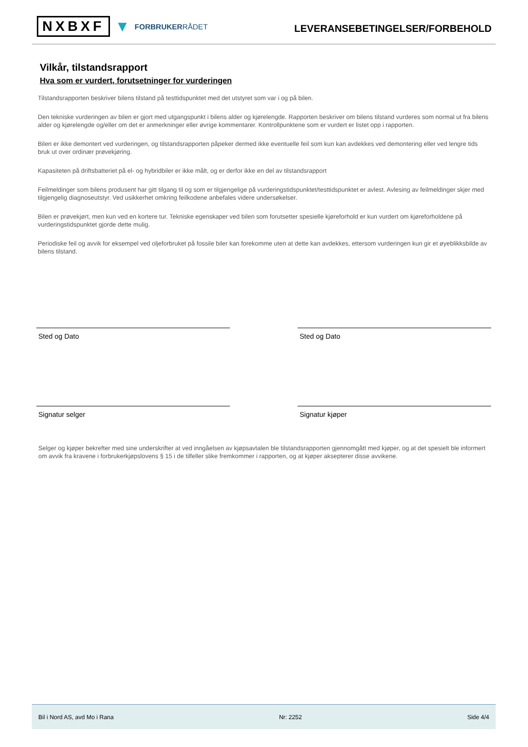NXBXF ▼ FORBRUKERRÅDET
LEVERANSEBETINGELSER/FORBEHOLD
Vilkår, tilstandsrapport
Hva som er vurdert, forutsetninger for vurderingen
Tilstandsrapporten beskriver bilens tilstand på testtidspunktet med det utstyret som var i og på bilen.
Den tekniske vurderingen av bilen er gjort med utgangspunkt i bilens alder og kjørelengde. Rapporten beskriver om bilens tilstand vurderes som normal ut fra bilens alder og kjørelengde og/eller om det er anmerkninger eller øvrige kommentarer. Kontrollpunktene som er vurdert er listet opp i rapporten.
Bilen er ikke demontert ved vurderingen, og tilstandsrapporten påpeker dermed ikke eventuelle feil som kun kan avdekkes ved demontering eller ved lengre tids bruk ut over ordinær prøvekjøring.
Kapasiteten på driftsbatteriet på el- og hybridbiler er ikke målt, og er derfor ikke en del av tilstandsrapport
Feilmeldinger som bilens produsent har gitt tilgang til og som er tilgjengelige på vurderingstidspunktet/testtidspunktet er avlest. Avlesing av feilmeldinger skjer med tilgjengelig diagnoseutstyr. Ved usikkerhet omkring feilkodene anbefales videre undersøkelser.
Bilen er prøvekjørt, men kun ved en kortere tur. Tekniske egenskaper ved bilen som forutsetter spesielle kjøreforhold er kun vurdert om kjøreforholdene på vurderingstidspunktet gjorde dette mulig.
Periodiske feil og avvik for eksempel ved oljeforbruket på fossile biler kan forekomme uten at dette kan avdekkes, ettersom vurderingen kun gir et øyeblikksbilde av bilens tilstand.
Sted og Dato Sted og Dato
Signatur selger Signatur kjøper
Selger og kjøper bekrefter med sine underskrifter at ved inngåelsen av kjøpsavtalen ble tilstandsrapporten gjennomgått med kjøper, og at det spesielt ble informert om avvik fra kravene i forbrukerkjøpslovens § 15 i de tilfeller slike fremkommer i rapporten, og at kjøper aksepterer disse avvikene.
Bil i Nord AS, avd Mo i Rana Nr: 2252 Side 4/4